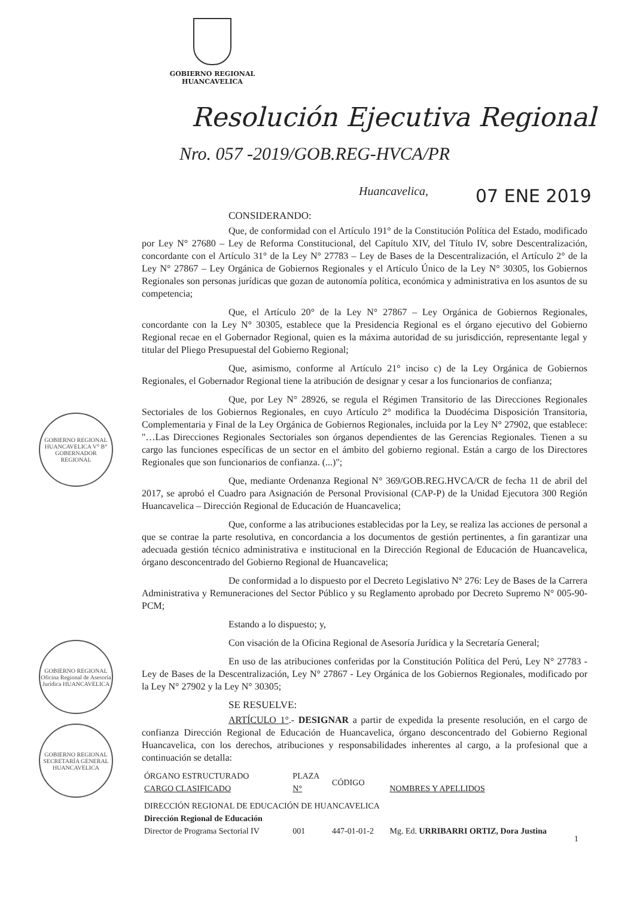GOBIERNO REGIONAL
HUANCAVELICA
Resolución Ejecutiva Regional
Nro. 057 -2019/GOB.REG-HVCA/PR
Huancavelica, 07 ENE 2019
GOBIERNO REGIONAL HUANCAVELICA V° B° GOBERNADOR REGIONAL
GOBIERNO REGIONAL Oficina Regional de Asesoría Jurídica HUANCAVELICA
GOBIERNO REGIONAL SECRETARÍA GENERAL HUANCAVELICA
CONSIDERANDO:
Que, de conformidad con el Artículo 191° de la Constitución Política del Estado, modificado por Ley N° 27680 – Ley de Reforma Constitucional, del Capítulo XIV, del Título IV, sobre Descentralización, concordante con el Artículo 31° de la Ley N° 27783 – Ley de Bases de la Descentralización, el Artículo 2° de la Ley N° 27867 – Ley Orgánica de Gobiernos Regionales y el Artículo Único de la Ley N° 30305, los Gobiernos Regionales son personas jurídicas que gozan de autonomía política, económica y administrativa en los asuntos de su competencia;
Que, el Artículo 20° de la Ley N° 27867 – Ley Orgánica de Gobiernos Regionales, concordante con la Ley N° 30305, establece que la Presidencia Regional es el órgano ejecutivo del Gobierno Regional recae en el Gobernador Regional, quien es la máxima autoridad de su jurisdicción, representante legal y titular del Pliego Presupuestal del Gobierno Regional;
Que, asimismo, conforme al Artículo 21° inciso c) de la Ley Orgánica de Gobiernos Regionales, el Gobernador Regional tiene la atribución de designar y cesar a los funcionarios de confianza;
Que, por Ley N° 28926, se regula el Régimen Transitorio de las Direcciones Regionales Sectoriales de los Gobiernos Regionales, en cuyo Artículo 2° modifica la Duodécima Disposición Transitoria, Complementaria y Final de la Ley Orgánica de Gobiernos Regionales, incluida por la Ley N° 27902, que establece: "…Las Direcciones Regionales Sectoriales son órganos dependientes de las Gerencias Regionales. Tienen a su cargo las funciones específicas de un sector en el ámbito del gobierno regional. Están a cargo de los Directores Regionales que son funcionarios de confianza. (...)";
Que, mediante Ordenanza Regional N° 369/GOB.REG.HVCA/CR de fecha 11 de abril del 2017, se aprobó el Cuadro para Asignación de Personal Provisional (CAP-P) de la Unidad Ejecutora 300 Región Huancavelica – Dirección Regional de Educación de Huancavelica;
Que, conforme a las atribuciones establecidas por la Ley, se realiza las acciones de personal a que se contrae la parte resolutiva, en concordancia a los documentos de gestión pertinentes, a fin garantizar una adecuada gestión técnico administrativa e institucional en la Dirección Regional de Educación de Huancavelica, órgano desconcentrado del Gobierno Regional de Huancavelica;
De conformidad a lo dispuesto por el Decreto Legislativo N° 276: Ley de Bases de la Carrera Administrativa y Remuneraciones del Sector Público y su Reglamento aprobado por Decreto Supremo N° 005-90-PCM;
Estando a lo dispuesto; y,
Con visación de la Oficina Regional de Asesoría Jurídica y la Secretaría General;
En uso de las atribuciones conferidas por la Constitución Política del Perú, Ley N° 27783 - Ley de Bases de la Descentralización, Ley N° 27867 - Ley Orgánica de los Gobiernos Regionales, modificado por la Ley N° 27902 y la Ley N° 30305;
SE RESUELVE:
ARTÍCULO 1°.- DESIGNAR a partir de expedida la presente resolución, en el cargo de confianza Dirección Regional de Educación de Huancavelica, órgano desconcentrado del Gobierno Regional Huancavelica, con los derechos, atribuciones y responsabilidades inherentes al cargo, a la profesional que a continuación se detalla:
| ÓRGANO ESTRUCTURADO CARGO CLASIFICADO | PLAZA N° | CÓDIGO | NOMBRES Y APELLIDOS |
| --- | --- | --- | --- |
| DIRECCIÓN REGIONAL DE EDUCACIÓN DE HUANCAVELICA | | | |
| Dirección Regional de Educación | | | |
| Director de Programa Sectorial IV | 001 | 447-01-01-2 | Mg. Ed. URRIBARRI ORTIZ, Dora Justina |
1